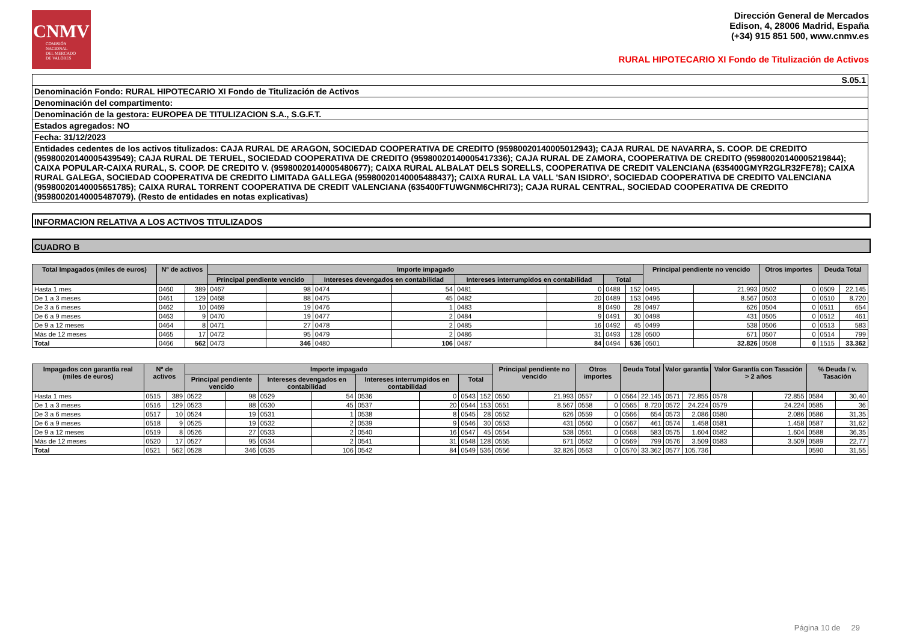CNMV
COMISIÓN
NACIONAL
DEL MERCADO
DE VALORES
Dirección General de Mercados
Edison, 4, 28006 Madrid, España
(+34) 915 851 500, www.cnmv.es
RURAL HIPOTECARIO XI Fondo de Titulización de Activos
| S.05.1 |
| Denominación Fondo: RURAL HIPOTECARIO XI Fondo de Titulización de Activos |
| Denominación del compartimento: |
| Denominación de la gestora: EUROPEA DE TITULIZACION S.A., S.G.F.T. |
| Estados agregados: NO |
| Fecha: 31/12/2023 |
| Entidades cedentes de los activos titulizados: CAJA RURAL DE ARAGON, SOCIEDAD COOPERATIVA DE CREDITO (95980020140005012943); CAJA RURAL DE NAVARRA, S. COOP. DE CREDITO (95980020140005439549); CAJA RURAL DE TERUEL, SOCIEDAD COOPERATIVA DE CREDITO (95980020140005417336); CAJA RURAL DE ZAMORA, COOPERATIVA DE CREDITO (95980020140005219844); CAIXA POPULAR-CAIXA RURAL, S. COOP. DE CREDITO V. (95980020140005480677); CAIXA RURAL ALBALAT DELS SORELLS, COOPERATIVA DE CREDIT VALENCIANA (635400GMYR2GLR32FE78); CAIXA RURAL GALEGA, SOCIEDAD COOPERATIVA DE CREDITO LIMITADA GALLEGA (95980020140005488437); CAIXA RURAL LA VALL 'SAN ISIDRO', SOCIEDAD COOPERATIVA DE CREDITO VALENCIANA (95980020140005651785); CAIXA RURAL TORRENT COOPERATIVA DE CREDIT VALENCIANA (635400FTUWGNM6CHRI73); CAJA RURAL CENTRAL, SOCIEDAD COOPERATIVA DE CREDITO (95980020140005487079). (Resto de entidades en notas explicativas) |
INFORMACION RELATIVA A LOS ACTIVOS TITULIZADOS
CUADRO B
| Total Impagados (miles de euros) | Nº de activos | | Importe impagado | | | | | | | | Principal pendiente no vencido | | Otros importes | | Deuda Total | |
| --- | --- | --- | --- | --- | --- | --- | --- | --- | --- | --- | --- | --- | --- | --- | --- | --- |
| | | | Principal pendiente vencido | | Intereses devengados en contabilidad | | Intereses interrumpidos en contabilidad | | Total | | | | | | | |
| Hasta 1 mes | 0460 | 389 | 0467 | 98 | 0474 | 54 | 0481 | 0 | 0488 | 152 | 0495 | 21.993 | 0502 | 0 | 0509 | 22.145 |
| De 1 a 3 meses | 0461 | 129 | 0468 | 88 | 0475 | 45 | 0482 | 20 | 0489 | 153 | 0496 | 8.567 | 0503 | 0 | 0510 | 8.720 |
| De 3 a 6 meses | 0462 | 10 | 0469 | 19 | 0476 | 1 | 0483 | 8 | 0490 | 28 | 0497 | 626 | 0504 | 0 | 0511 | 654 |
| De 6 a 9 meses | 0463 | 9 | 0470 | 19 | 0477 | 2 | 0484 | 9 | 0491 | 30 | 0498 | 431 | 0505 | 0 | 0512 | 461 |
| De 9 a 12 meses | 0464 | 8 | 0471 | 27 | 0478 | 2 | 0485 | 16 | 0492 | 45 | 0499 | 538 | 0506 | 0 | 0513 | 583 |
| Más de 12 meses | 0465 | 17 | 0472 | 95 | 0479 | 2 | 0486 | 31 | 0493 | 128 | 0500 | 671 | 0507 | 0 | 0514 | 799 |
| Total | 0466 | 562 | 0473 | 346 | 0480 | 106 | 0487 | 84 | 0494 | 536 | 0501 | 32.826 | 0508 | 0 | 1515 | 33.362 |
| Impagados con garantía real (miles de euros) | Nº de activos | | Importe impagado | | | | | | | | Principal pendiente no vencido | | Otros importes | | Deuda Total | | Valor garantía | | Valor Garantía con Tasación > 2 años | | % Deuda / v. Tasación | |
| --- | --- | --- | --- | --- | --- | --- | --- | --- | --- | --- | --- | --- | --- | --- | --- | --- | --- | --- | --- | --- | --- | --- |
| | | | Principal pendiente vencido | | Intereses devengados en contabilidad | | Intereses interrumpidos en contabilidad | | Total | | | | | | | | | | | | | |
| Hasta 1 mes | 0515 | 389 | 0522 | 98 | 0529 | 54 | 0536 | 0 | 0543 | 152 | 0550 | 21.993 | 0557 | 0 | 0564 | 22.145 | 0571 | 72.855 | 0578 | 72.855 | 0584 | 30,40 |
| De 1 a 3 meses | 0516 | 129 | 0523 | 88 | 0530 | 45 | 0537 | 20 | 0544 | 153 | 0551 | 8.567 | 0558 | 0 | 0565 | 8.720 | 0572 | 24.224 | 0579 | 24.224 | 0585 | 36 |
| De 3 a 6 meses | 0517 | 10 | 0524 | 19 | 0531 | 1 | 0538 | 8 | 0545 | 28 | 0552 | 626 | 0559 | 0 | 0566 | 654 | 0573 | 2.086 | 0580 | 2.086 | 0586 | 31,35 |
| De 6 a 9 meses | 0518 | 9 | 0525 | 19 | 0532 | 2 | 0539 | 9 | 0546 | 30 | 0553 | 431 | 0560 | 0 | 0567 | 461 | 0574 | 1.458 | 0581 | 1.458 | 0587 | 31,62 |
| De 9 a 12 meses | 0519 | 8 | 0526 | 27 | 0533 | 2 | 0540 | 16 | 0547 | 45 | 0554 | 538 | 0561 | 0 | 0568 | 583 | 0575 | 1.604 | 0582 | 1.604 | 0588 | 36,35 |
| Más de 12 meses | 0520 | 17 | 0527 | 95 | 0534 | 2 | 0541 | 31 | 0548 | 128 | 0555 | 671 | 0562 | 0 | 0569 | 799 | 0576 | 3.509 | 0583 | 3.509 | 0589 | 22,77 |
| Total | 0521 | 562 | 0528 | 346 | 0535 | 106 | 0542 | 84 | 0549 | 536 | 0556 | 32.826 | 0563 | 0 | 0570 | 33.362 | 0577 | 105.736 | | | 0590 | 31,55 |
Página 10 de 29